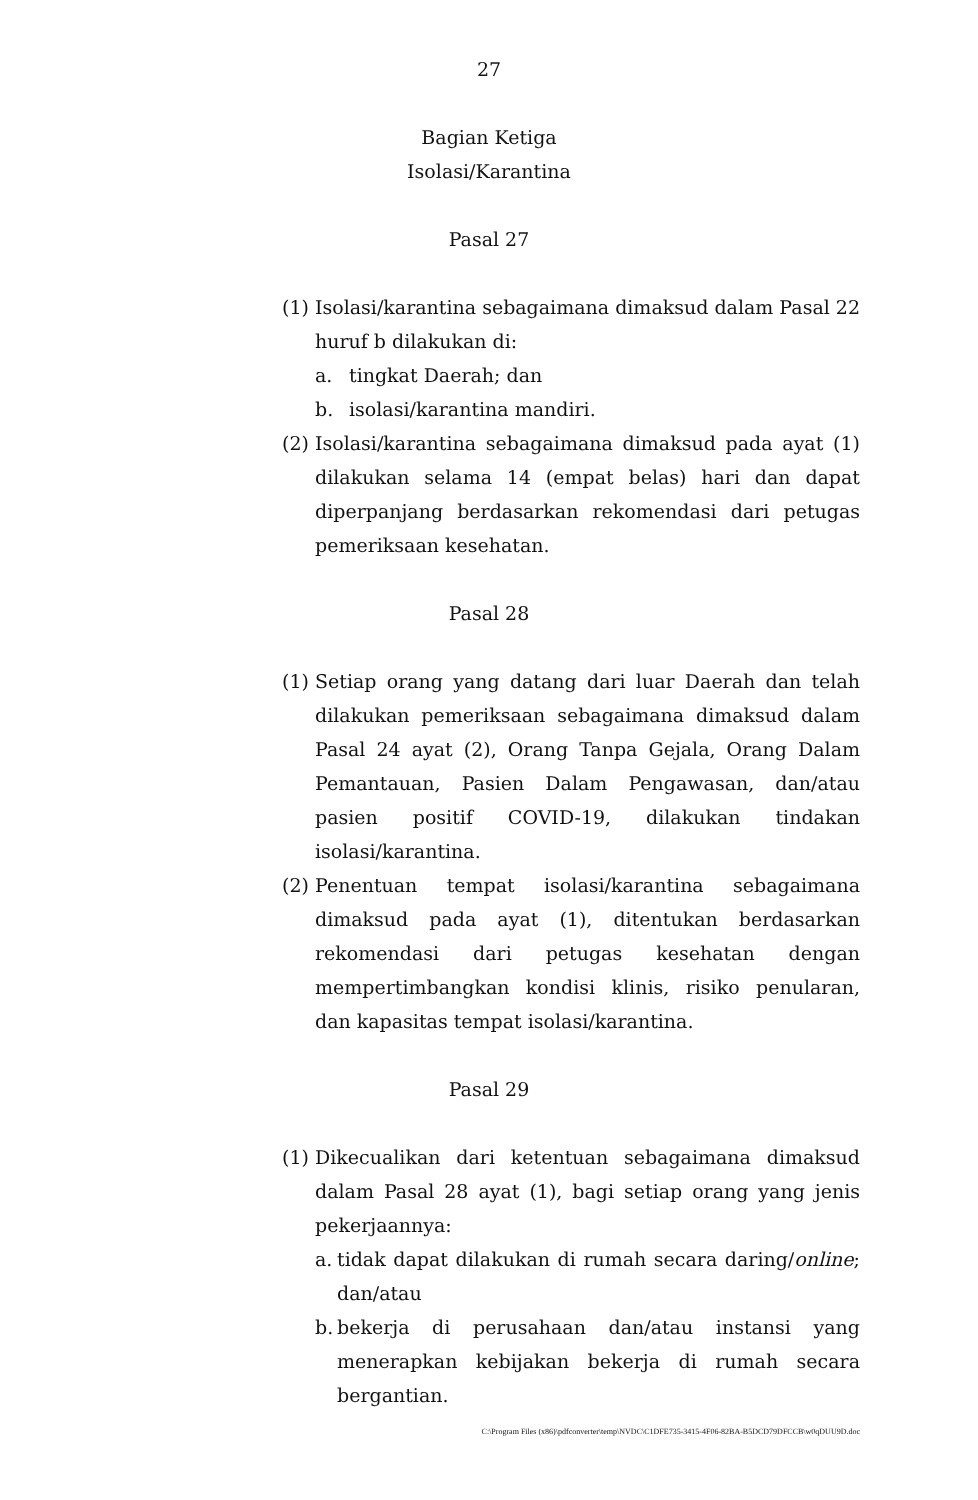27
Bagian Ketiga
Isolasi/Karantina
Pasal 27
(1)
Isolasi/karantina sebagaimana dimaksud dalam Pasal 22 huruf b dilakukan di:
a. tingkat Daerah; dan
b. isolasi/karantina mandiri.
(2)
Isolasi/karantina sebagaimana dimaksud pada ayat (1) dilakukan selama 14 (empat belas) hari dan dapat diperpanjang berdasarkan rekomendasi dari petugas pemeriksaan kesehatan.
Pasal 28
(1)
Setiap orang yang datang dari luar Daerah dan telah dilakukan pemeriksaan sebagaimana dimaksud dalam Pasal 24 ayat (2), Orang Tanpa Gejala, Orang Dalam Pemantauan, Pasien Dalam Pengawasan, dan/atau pasien positif COVID-19, dilakukan tindakan isolasi/karantina.
(2)
Penentuan tempat isolasi/karantina sebagaimana dimaksud pada ayat (1), ditentukan berdasarkan rekomendasi dari petugas kesehatan dengan mempertimbangkan kondisi klinis, risiko penularan, dan kapasitas tempat isolasi/karantina.
Pasal 29
(1)
Dikecualikan dari ketentuan sebagaimana dimaksud dalam Pasal 28 ayat (1), bagi setiap orang yang jenis pekerjaannya:
a. tidak dapat dilakukan di rumah secara daring/online; dan/atau
b. bekerja di perusahaan dan/atau instansi yang menerapkan kebijakan bekerja di rumah secara bergantian.
C:\Program Files (x86)\pdfconverter\temp\NVDC\C1DFE735-3415-4F06-82BA-B5DCD79DFCCB\w0qDUU9D.doc